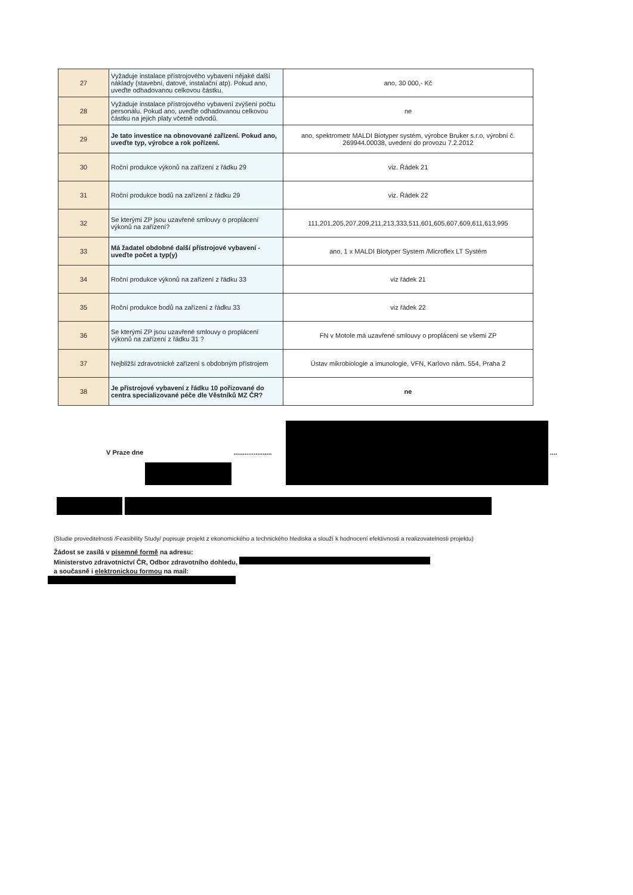| 27 | Vyžaduje instalace přístrojového vybavení nějaké další náklady (stavební, datové, instalační atp). Pokud ano, uveďte odhadovanou celkovou částku. | ano, 30 000,- Kč |
| 28 | Vyžaduje instalace přístrojového vybavení zvýšení počtu personálu. Pokud ano, uveďte odhadovanou celkovou částku na jejich platy včetně odvodů. | ne |
| 29 | Je tato investice na obnovované zařízení. Pokud ano, uveďte typ, výrobce a rok pořízení. | ano, spektrometr MALDI Biotyper systém, výrobce Bruker s.r.o, výrobní č. 269944.00038, uvedení do provozu 7.2.2012 |
| 30 | Roční produkce výkonů na zařízení z řádku 29 | viz. Řádek 21 |
| 31 | Roční produkce bodů na zařízení z řádku 29 | viz. Řádek 22 |
| 32 | Se kterými ZP jsou uzavřené smlouvy o proplácení výkonů na zařízení? | 111,201,205,207,209,211,213,333,511,601,605,607,609,611,613,995 |
| 33 | Má žadatel obdobné další přístrojové vybavení - uveďte počet a typ(y) | ano, 1 x MALDI Biotyper System /Microflex LT Systém |
| 34 | Roční produkce výkonů na zařízení z řádku 33 | viz řádek 21 |
| 35 | Roční produkce bodů na zařízení z řádku 33 | viz řádek 22 |
| 36 | Se kterými ZP jsou uzavřené smlouvy o proplácení výkonů na zařízení z řádku 31 ? | FN v Motole má uzavřené smlouvy o proplácení se všemi ZP |
| 37 | Nejbližší zdravotnické zařízení s obdobným přístrojem | Ústav mikrobiologie a imunologie, VFN, Karlovo nám. 554, Praha 2 |
| 38 | Je přístrojové vybavení z řádku 10 pořizované do centra specializované péče dle Věstníků MZ ČR? | ne |
V Praze dne ..................... ....
(Studie proveditelnosti /Feasibility Study/ popisuje projekt z ekonomického a technického hlediska a slouží k hodnocení efektivnosti a realizovatelnosti projektu)
Žádost se zasílá v písemné formě na adresu:
Ministerstvo zdravotnictví ČR, Odbor zdravotního dohledu,
a současně i elektronickou formou na mail: